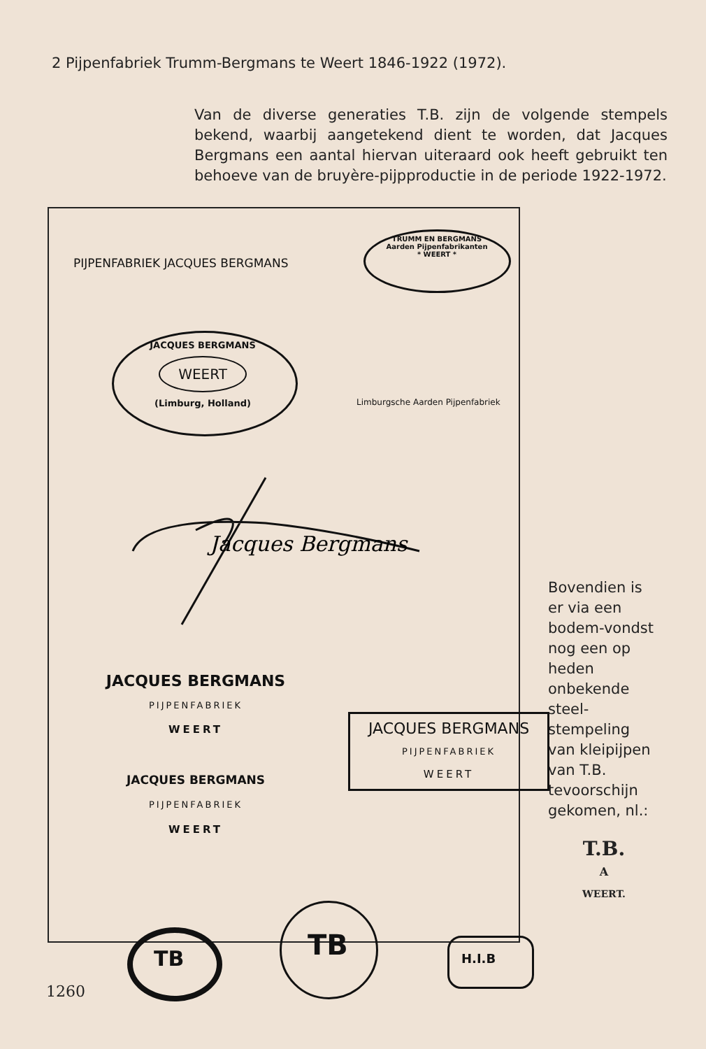2 Pijpenfabriek Trumm-Bergmans te Weert 1846-1922 (1972).
Van de diverse generaties T.B. zijn de volgende stempels bekend, waarbij aangetekend dient te worden, dat Jacques Bergmans een aantal hiervan uiteraard ook heeft gebruikt ten behoeve van de bruyère-pijpproductie in de periode 1922-1972.
PIJPENFABRIEK JACQUES BERGMANS
TRUMM EN BERGMANS
Aarden Pijpenfabrikanten
* WEERT *
JACQUES BERGMANS
WEERT
(Limburg, Holland)
Limburgsche Aarden Pijpenfabriek
Jacques Bergmans
JACQUES BERGMANS
PIJPENFABRIEK
WEERT
JACQUES BERGMANS
PIJPENFABRIEK
WEERT
JACQUES BERGMANS
PIJPENFABRIEK
WEERT
TB TB H.I.B
Bovendien is er via een bodem-vondst nog een op heden onbekende steel-stempeling van kleipijpen van T.B. tevoorschijn gekomen, nl.:
T.B.
A
WEERT.
1260